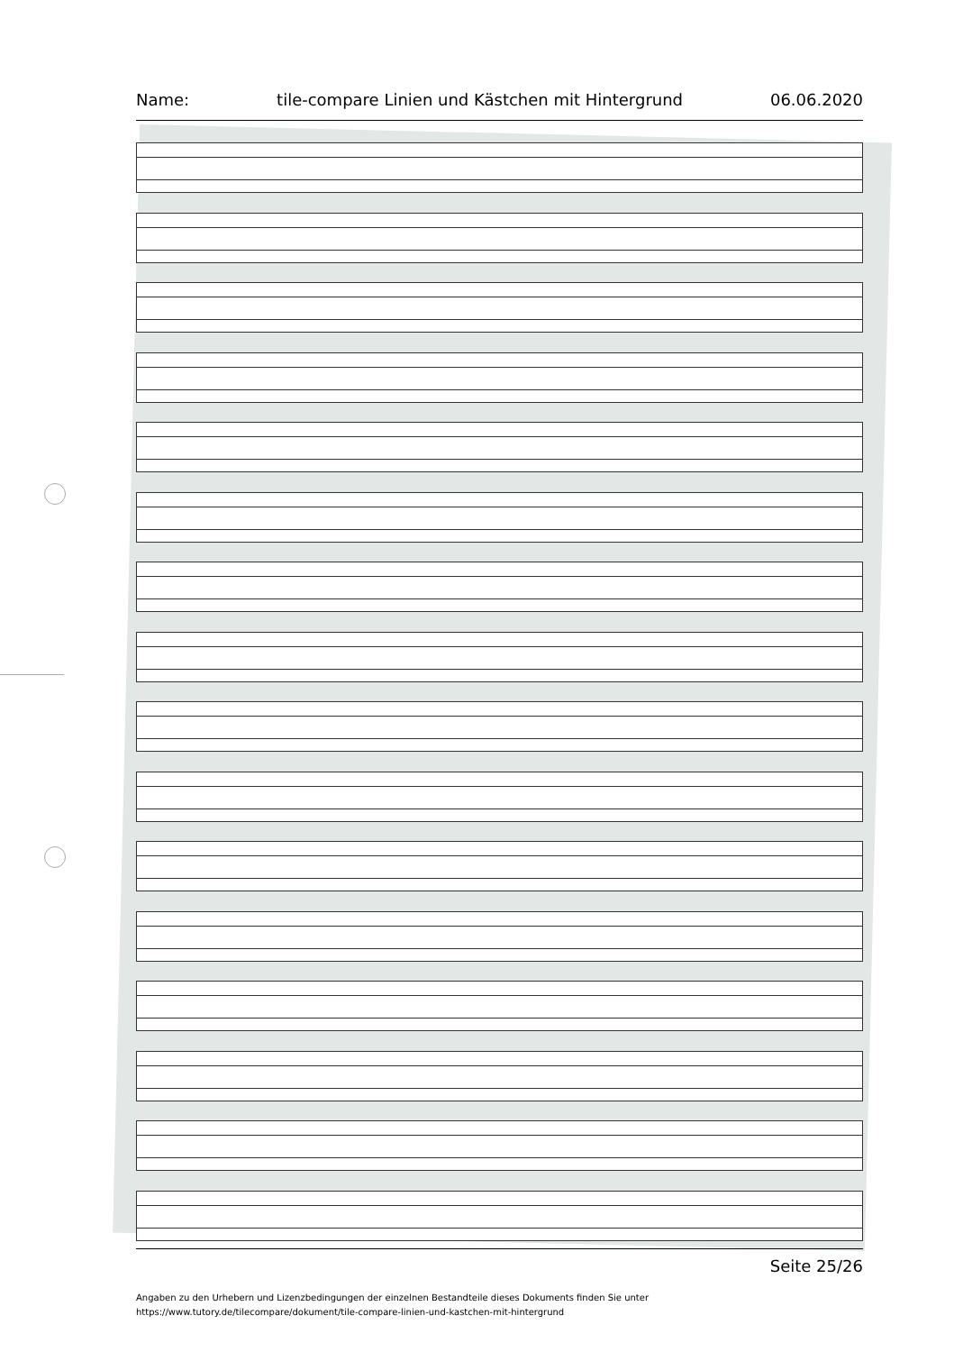Name: tile-compare Linien und Kästchen mit Hintergrund 06.06.2020
Seite 25/26
Angaben zu den Urhebern und Lizenzbedingungen der einzelnen Bestandteile dieses Dokuments finden Sie unter
https://www.tutory.de/tilecompare/dokument/tile-compare-linien-und-kastchen-mit-hintergrund